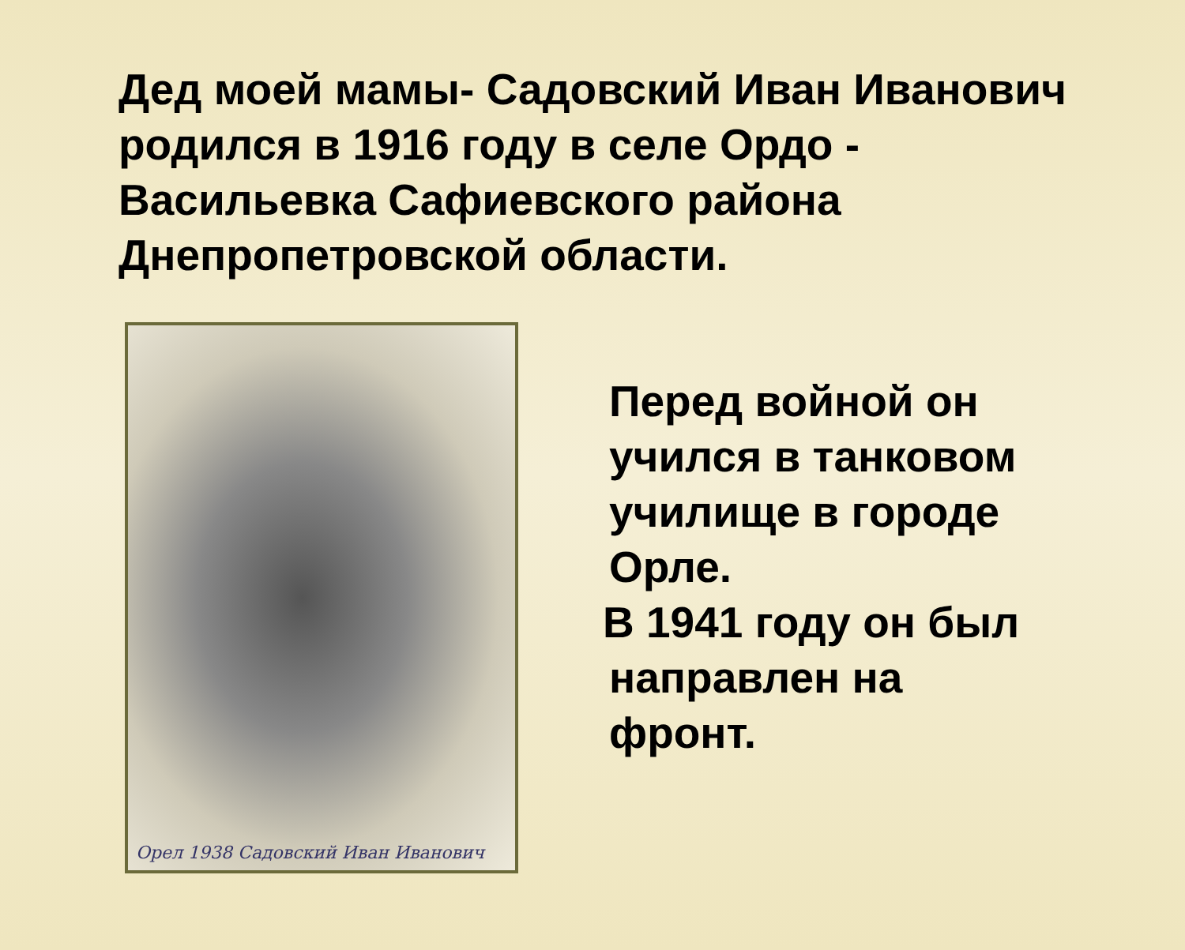Дед моей мамы- Садовский Иван Иванович родился в 1916 году в селе Ордо - Васильевка Сафиевского района Днепропетровской области.
Орел 1938 Садовский Иван Иванович
Перед войной он учился в танковом училище в городе Орле.
В 1941 году он был
направлен на фронт.